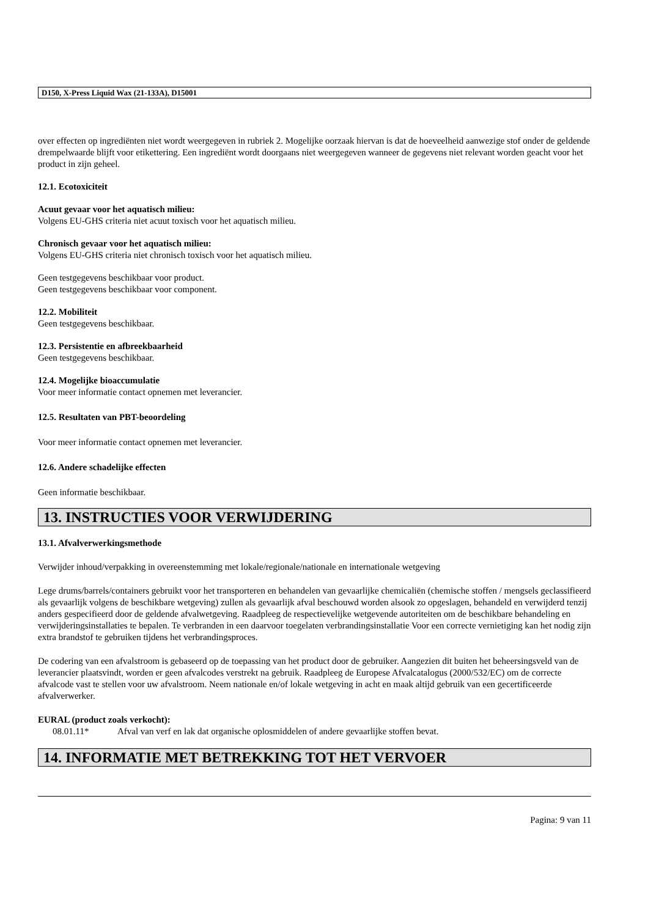D150, X-Press Liquid Wax (21-133A), D15001
over effecten op ingrediënten niet wordt weergegeven in rubriek 2. Mogelijke oorzaak hiervan is dat de hoeveelheid aanwezige stof onder de geldende drempelwaarde blijft voor etikettering. Een ingrediënt wordt doorgaans niet weergegeven wanneer de gegevens niet relevant worden geacht voor het product in zijn geheel.
12.1. Ecotoxiciteit
Acuut gevaar voor het aquatisch milieu:
Volgens EU-GHS criteria niet acuut toxisch voor het aquatisch milieu.
Chronisch gevaar voor het aquatisch milieu:
Volgens EU-GHS criteria niet chronisch toxisch voor het aquatisch milieu.
Geen testgegevens beschikbaar voor product.
Geen testgegevens beschikbaar voor component.
12.2. Mobiliteit
Geen testgegevens beschikbaar.
12.3. Persistentie en afbreekbaarheid
Geen testgegevens beschikbaar.
12.4. Mogelijke bioaccumulatie
Voor meer informatie contact opnemen met leverancier.
12.5. Resultaten van PBT-beoordeling
Voor meer informatie contact opnemen met leverancier.
12.6. Andere schadelijke effecten
Geen informatie beschikbaar.
13. INSTRUCTIES VOOR VERWIJDERING
13.1. Afvalverwerkingsmethode
Verwijder inhoud/verpakking in overeenstemming met lokale/regionale/nationale en internationale wetgeving
Lege drums/barrels/containers gebruikt voor het transporteren en behandelen van gevaarlijke chemicaliën (chemische stoffen / mengsels geclassifieerd als gevaarlijk volgens de beschikbare wetgeving) zullen als gevaarlijk afval beschouwd worden alsook zo opgeslagen, behandeld en verwijderd tenzij anders gespecifieerd door de geldende afvalwetgeving. Raadpleeg de respectievelijke wetgevende autoriteiten om de beschikbare behandeling en verwijderingsinstallaties te bepalen. Te verbranden in een daarvoor toegelaten verbrandingsinstallatie Voor een correcte vernietiging kan het nodig zijn extra brandstof te gebruiken tijdens het verbrandingsproces.
De codering van een afvalstroom is gebaseerd op de toepassing van het product door de gebruiker. Aangezien dit buiten het beheersingsveld van de leverancier plaatsvindt, worden er geen afvalcodes verstrekt na gebruik. Raadpleeg de Europese Afvalcatalogus (2000/532/EC) om de correcte afvalcode vast te stellen voor uw afvalstroom. Neem nationale en/of lokale wetgeving in acht en maak altijd gebruik van een gecertificeerde afvalverwerker.
EURAL (product zoals verkocht):
08.01.11* Afval van verf en lak dat organische oplosmiddelen of andere gevaarlijke stoffen bevat.
14. INFORMATIE MET BETREKKING TOT HET VERVOER
Pagina: 9 van 11